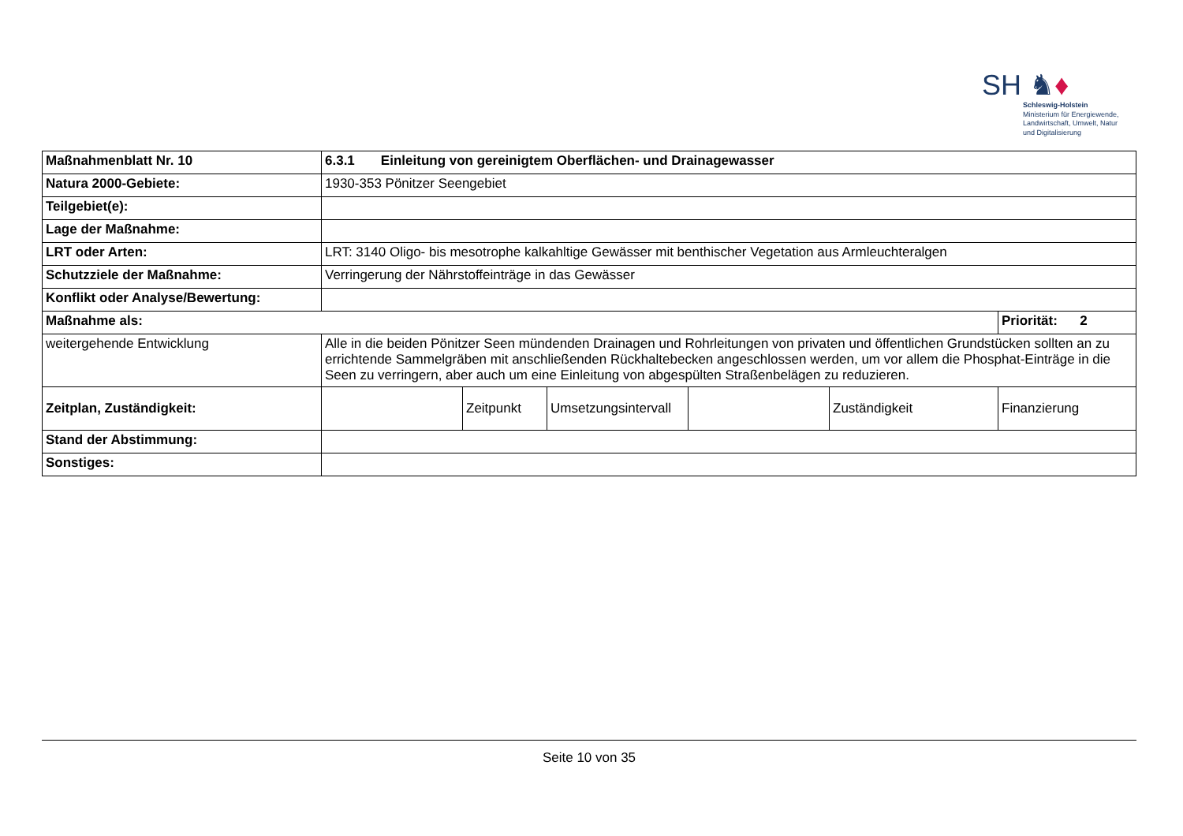SH ♞♦
Schleswig-Holstein
Ministerium für Energiewende,
Landwirtschaft, Umwelt, Natur
und Digitalisierung
| Maßnahmenblatt Nr. 10 | 6.3.1 Einleitung von gereinigtem Oberflächen- und Drainagewasser | | | | | |
| Natura 2000-Gebiete: | 1930-353 Pönitzer Seengebiet | | | | | |
| Teilgebiet(e): | | | | | | |
| Lage der Maßnahme: | | | | | | |
| LRT oder Arten: | LRT: 3140 Oligo- bis mesotrophe kalkahltige Gewässer mit benthischer Vegetation aus Armleuchteralgen | | | | | |
| Schutzziele der Maßnahme: | Verringerung der Nährstoffeinträge in das Gewässer | | | | | |
| Konflikt oder Analyse/Bewertung: | | | | | | |
| Maßnahme als: | | | | | | Priorität: 2 |
| weitergehende Entwicklung | Alle in die beiden Pönitzer Seen mündenden Drainagen und Rohrleitungen von privaten und öffentlichen Grundstücken sollten an zu errichtende Sammelgräben mit anschließenden Rückhaltebecken angeschlossen werden, um vor allem die Phosphat-Einträge in die Seen zu verringern, aber auch um eine Einleitung von abgespülten Straßenbelägen zu reduzieren. | | | | | |
| Zeitplan, Zuständigkeit: | | Zeitpunkt | Umsetzungsintervall | | Zuständigkeit | Finanzierung |
| Stand der Abstimmung: | | | | | | |
| Sonstiges: | | | | | | |
Seite 10 von 35